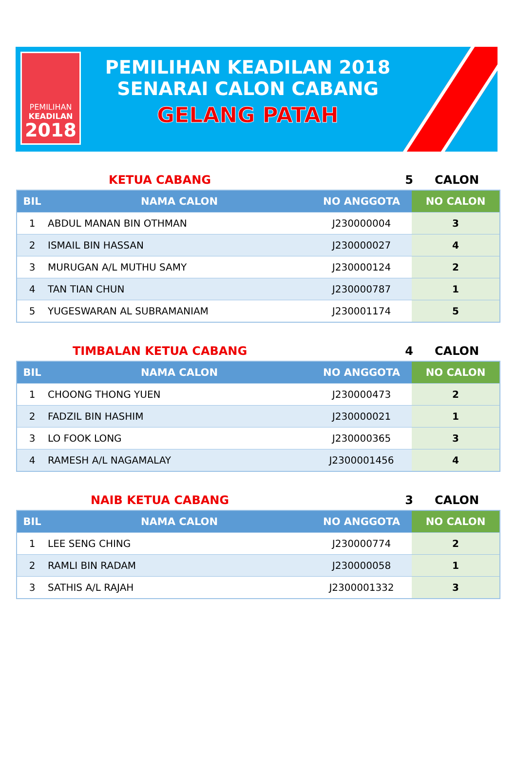PEMILIHAN
KEADILAN
2018
PEMILIHAN KEADILAN 2018
SENARAI CALON CABANG
GELANG PATAH
KETUA CABANG 5 CALON
| BIL | NAMA CALON | NO ANGGOTA | NO CALON |
| --- | --- | --- | --- |
| 1 | ABDUL MANAN BIN OTHMAN | J230000004 | 3 |
| 2 | ISMAIL BIN HASSAN | J230000027 | 4 |
| 3 | MURUGAN A/L MUTHU SAMY | J230000124 | 2 |
| 4 | TAN TIAN CHUN | J230000787 | 1 |
| 5 | YUGESWARAN AL SUBRAMANIAM | J230001174 | 5 |
TIMBALAN KETUA CABANG 4 CALON
| BIL | NAMA CALON | NO ANGGOTA | NO CALON |
| --- | --- | --- | --- |
| 1 | CHOONG THONG YUEN | J230000473 | 2 |
| 2 | FADZIL BIN HASHIM | J230000021 | 1 |
| 3 | LO FOOK LONG | J230000365 | 3 |
| 4 | RAMESH A/L NAGAMALAY | J2300001456 | 4 |
NAIB KETUA CABANG 3 CALON
| BIL | NAMA CALON | NO ANGGOTA | NO CALON |
| --- | --- | --- | --- |
| 1 | LEE SENG CHING | J230000774 | 2 |
| 2 | RAMLI BIN RADAM | J230000058 | 1 |
| 3 | SATHIS A/L RAJAH | J2300001332 | 3 |